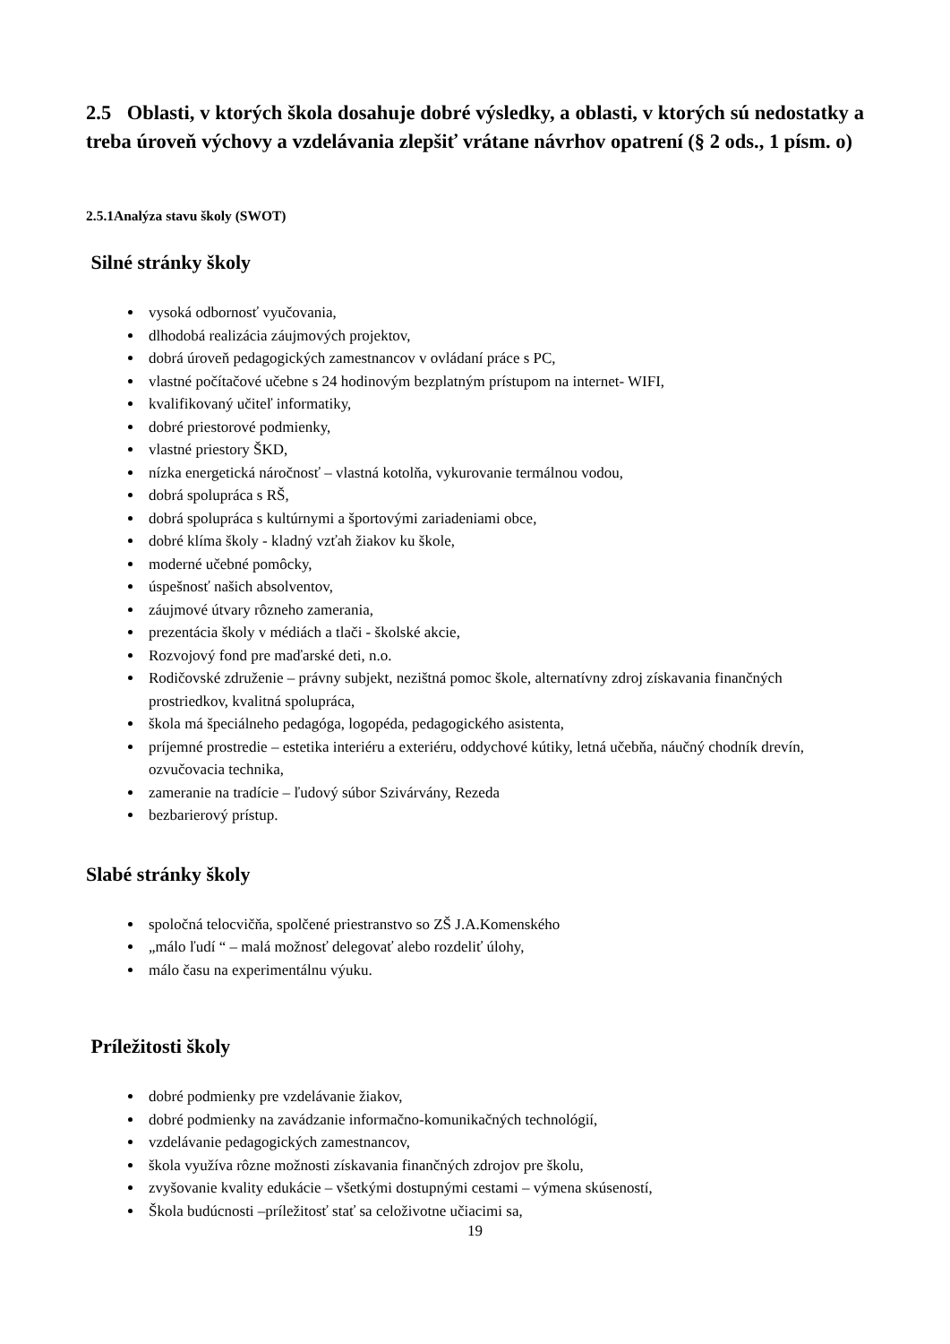2.5 Oblasti, v ktorých škola dosahuje dobré výsledky, a oblasti, v ktorých sú nedostatky a treba úroveň výchovy a vzdelávania zlepšiť vrátane návrhov opatrení (§ 2 ods., 1 písm. o)
2.5.1Analýza stavu školy (SWOT)
Silné stránky školy
vysoká odbornosť vyučovania,
dlhodobá realizácia záujmových projektov,
dobrá úroveň pedagogických zamestnancov v ovládaní práce s PC,
vlastné počítačové učebne s 24 hodinovým bezplatným prístupom na internet- WIFI,
kvalifikovaný učiteľ informatiky,
dobré priestorové podmienky,
vlastné priestory ŠKD,
nízka energetická náročnosť – vlastná kotolňa, vykurovanie termálnou vodou,
dobrá spolupráca s RŠ,
dobrá spolupráca s kultúrnymi a športovými zariadeniami obce,
dobré klíma školy - kladný vzťah žiakov ku škole,
moderné učebné pomôcky,
úspešnosť našich absolventov,
záujmové útvary rôzneho zamerania,
prezentácia školy v médiách a tlači - školské akcie,
Rozvojový fond pre maďarské deti, n.o.
Rodičovské združenie – právny subjekt, nezištná pomoc škole, alternatívny zdroj získavania finančných prostriedkov, kvalitná spolupráca,
škola má špeciálneho pedagóga, logopéda, pedagogického asistenta,
príjemné prostredie – estetika interiéru a exteriéru, oddychové kútiky, letná učebňa, náučný chodník drevín, ozvučovacia technika,
zameranie na tradície – ľudový súbor Szivárvány, Rezeda
bezbarierový prístup.
Slabé stránky školy
spoločná telocvičňa, spolčené priestranstvo so ZŠ J.A.Komenského
„málo ľudí “ – malá možnosť delegovať alebo rozdeliť úlohy,
málo času na experimentálnu výuku.
Príležitosti školy
dobré podmienky pre vzdelávanie žiakov,
dobré podmienky na zavádzanie informačno-komunikačných technológií,
vzdelávanie pedagogických zamestnancov,
škola využíva rôzne možnosti získavania finančných zdrojov pre školu,
zvyšovanie kvality edukácie – všetkými dostupnými cestami – výmena skúseností,
Škola budúcnosti –príležitosť stať sa celoživotne učiacimi sa,
19